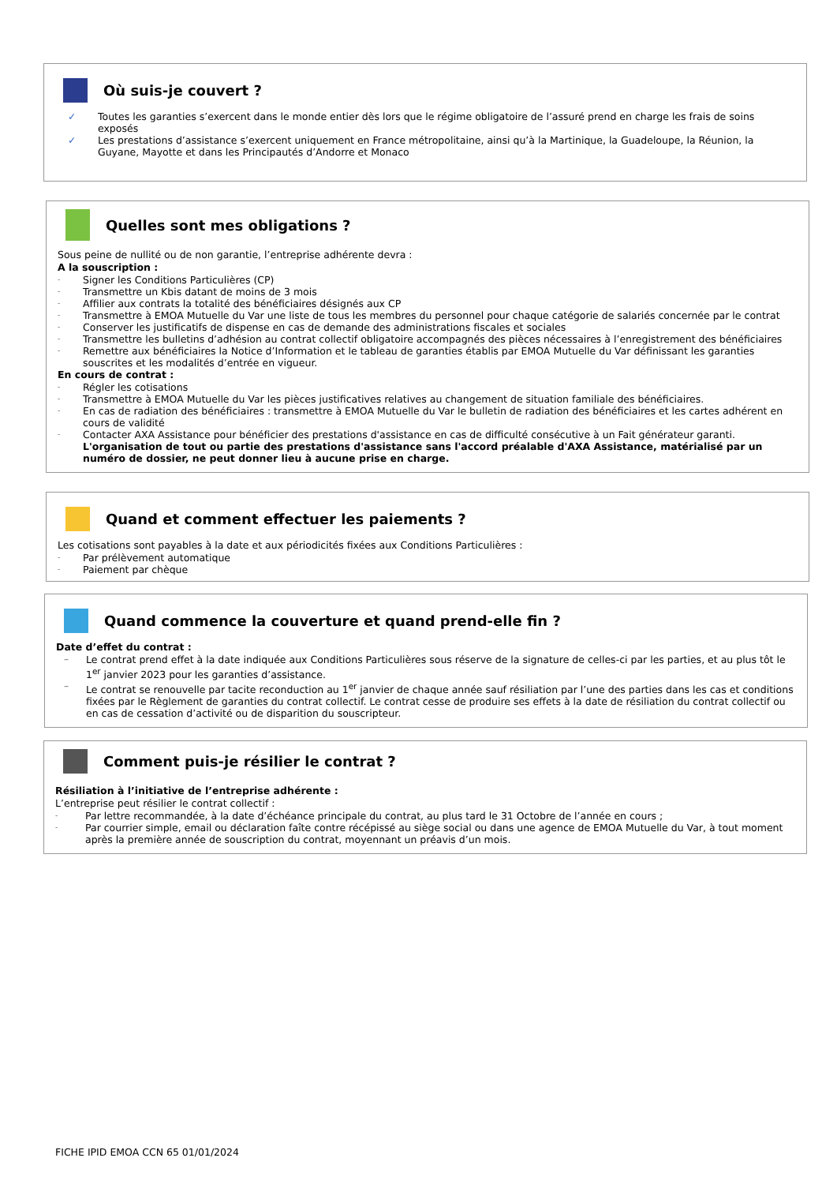Où suis-je couvert ?
✓ Toutes les garanties s’exercent dans le monde entier dès lors que le régime obligatoire de l’assuré prend en charge les frais de soins exposés
✓ Les prestations d’assistance s’exercent uniquement en France métropolitaine, ainsi qu’à la Martinique, la Guadeloupe, la Réunion, la Guyane, Mayotte et dans les Principautés d’Andorre et Monaco
Quelles sont mes obligations ?
Sous peine de nullité ou de non garantie, l’entreprise adhérente devra :
A la souscription :
- Signer les Conditions Particulières (CP)
- Transmettre un Kbis datant de moins de 3 mois
- Affilier aux contrats la totalité des bénéficiaires désignés aux CP
- Transmettre à EMOA Mutuelle du Var une liste de tous les membres du personnel pour chaque catégorie de salariés concernée par le contrat
- Conserver les justificatifs de dispense en cas de demande des administrations fiscales et sociales
- Transmettre les bulletins d’adhésion au contrat collectif obligatoire accompagnés des pièces nécessaires à l’enregistrement des bénéficiaires
- Remettre aux bénéficiaires la Notice d’Information et le tableau de garanties établis par EMOA Mutuelle du Var définissant les garanties souscrites et les modalités d’entrée en vigueur.
En cours de contrat :
- Régler les cotisations
- Transmettre à EMOA Mutuelle du Var les pièces justificatives relatives au changement de situation familiale des bénéficiaires.
- En cas de radiation des bénéficiaires : transmettre à EMOA Mutuelle du Var le bulletin de radiation des bénéficiaires et les cartes adhérent en cours de validité
- Contacter AXA Assistance pour bénéficier des prestations d'assistance en cas de difficulté consécutive à un Fait générateur garanti.
L'organisation de tout ou partie des prestations d'assistance sans l'accord préalable d'AXA Assistance, matérialisé par un numéro de dossier, ne peut donner lieu à aucune prise en charge.
Quand et comment effectuer les paiements ?
Les cotisations sont payables à la date et aux périodicités fixées aux Conditions Particulières :
- Par prélèvement automatique
- Paiement par chèque
Quand commence la couverture et quand prend-elle fin ?
Date d’effet du contrat :
– Le contrat prend effet à la date indiquée aux Conditions Particulières sous réserve de la signature de celles-ci par les parties, et au plus tôt le 1<sup>er</sup> janvier 2023 pour les garanties d’assistance.
– Le contrat se renouvelle par tacite reconduction au 1<sup>er</sup> janvier de chaque année sauf résiliation par l’une des parties dans les cas et conditions fixées par le Règlement de garanties du contrat collectif. Le contrat cesse de produire ses effets à la date de résiliation du contrat collectif ou en cas de cessation d’activité ou de disparition du souscripteur.
Comment puis-je résilier le contrat ?
Résiliation à l’initiative de l’entreprise adhérente :
L’entreprise peut résilier le contrat collectif :
- Par lettre recommandée, à la date d’échéance principale du contrat, au plus tard le 31 Octobre de l’année en cours ;
- Par courrier simple, email ou déclaration faîte contre récépissé au siège social ou dans une agence de EMOA Mutuelle du Var, à tout moment après la première année de souscription du contrat, moyennant un préavis d’un mois.
FICHE IPID EMOA CCN 65 01/01/2024